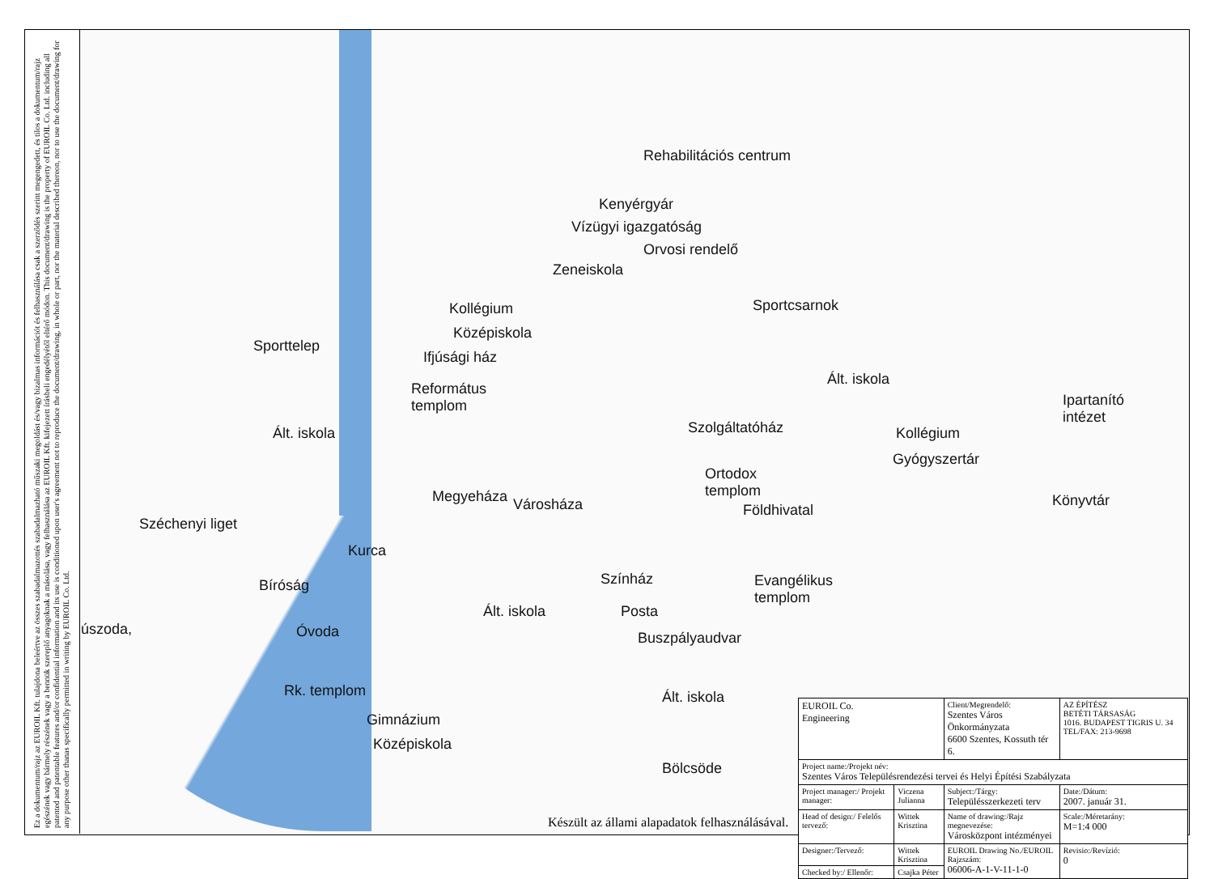Ez a dokumentum/rajz az EUROIL Kft. tulajdona beleértve az összes szabadalmazottés szabadalmazható műszaki megoldást és/vagy bizalmas információt és felhasználása csak a szerződés szerint megengedett, és tilos a dokumentum/rajz egészének vagy bármely részének vagy a bennük szereplő anyagoknak a másolása, vagy felhasználása az EUROIL Kft. kifejezett írásbeli engedélyétől eltérő módon. This document/drawing is the property of EUROIL Co. Ltd. including all patented and patentable features and/or confidential information and its use is conditioned upon user's agreement not to reproduce the document/drawing, in whole or part, nor the material described thereon, nor to use the document/drawing for any purpose other thanas specifically permitted in writing by EUROIL Co. Ltd.
Rehabilitációs centrum
Kenyérgyár
Vízügyi igazgatóság
Orvosi rendelő
Zeneiskola
Sportcsarnok
Kollégium
Középiskola
Sporttelep
Ifjúsági ház
Ált. iskola
Református
templom
Ipartanító
intézet
Szolgáltatóház
Ált. iskola Kollégium
Gyógyszertár
Ortodox
templom
Megyeháza Városháza Könyvtár
Földhivatal
Széchenyi liget
Kurca
Színház
Evangélikus
templom
Bíróság
Ált. iskola Posta
úszoda, Óvoda Buszpályaudvar
Rk. templom Ált. iskola
Gimnázium
Középiskola
Bölcsöde
Készült az állami alapadatok felhasználásával.
| EUROIL Co. Engineering | | Client/Megrendelő: Szentes Város Önkormányzata 6600 Szentes, Kossuth tér 6. | AZ ÉPÍTÉSZ BETÉTI TÁRSASÁG 1016. BUDAPEST TIGRIS U. 34 TEL/FAX: 213-9698 |
| Project name:/Projekt név: Szentes Város Településrendezési tervei és Helyi Építési Szabályzata | | | |
| Project manager:/ Projekt manager: | Viczena Julianna | Subject:/Tárgy: Településszerkezeti terv | Date:/Dátum: 2007. január 31. |
| Head of design:/ Felelős tervező: | Wittek Krisztina | Name of drawing:/Rajz megnevezése: Városközpont intézményei | Scale:/Méretarány: M=1:4 000 |
| Designer:/Tervező: | Wittek Krisztina | EUROIL Drawing No./EUROIL Rajzszám: 06006-A-1-V-11-1-0 | Revisio:/Revízió: 0 |
| Checked by:/ Ellenőr: | Csajka Péter | | |